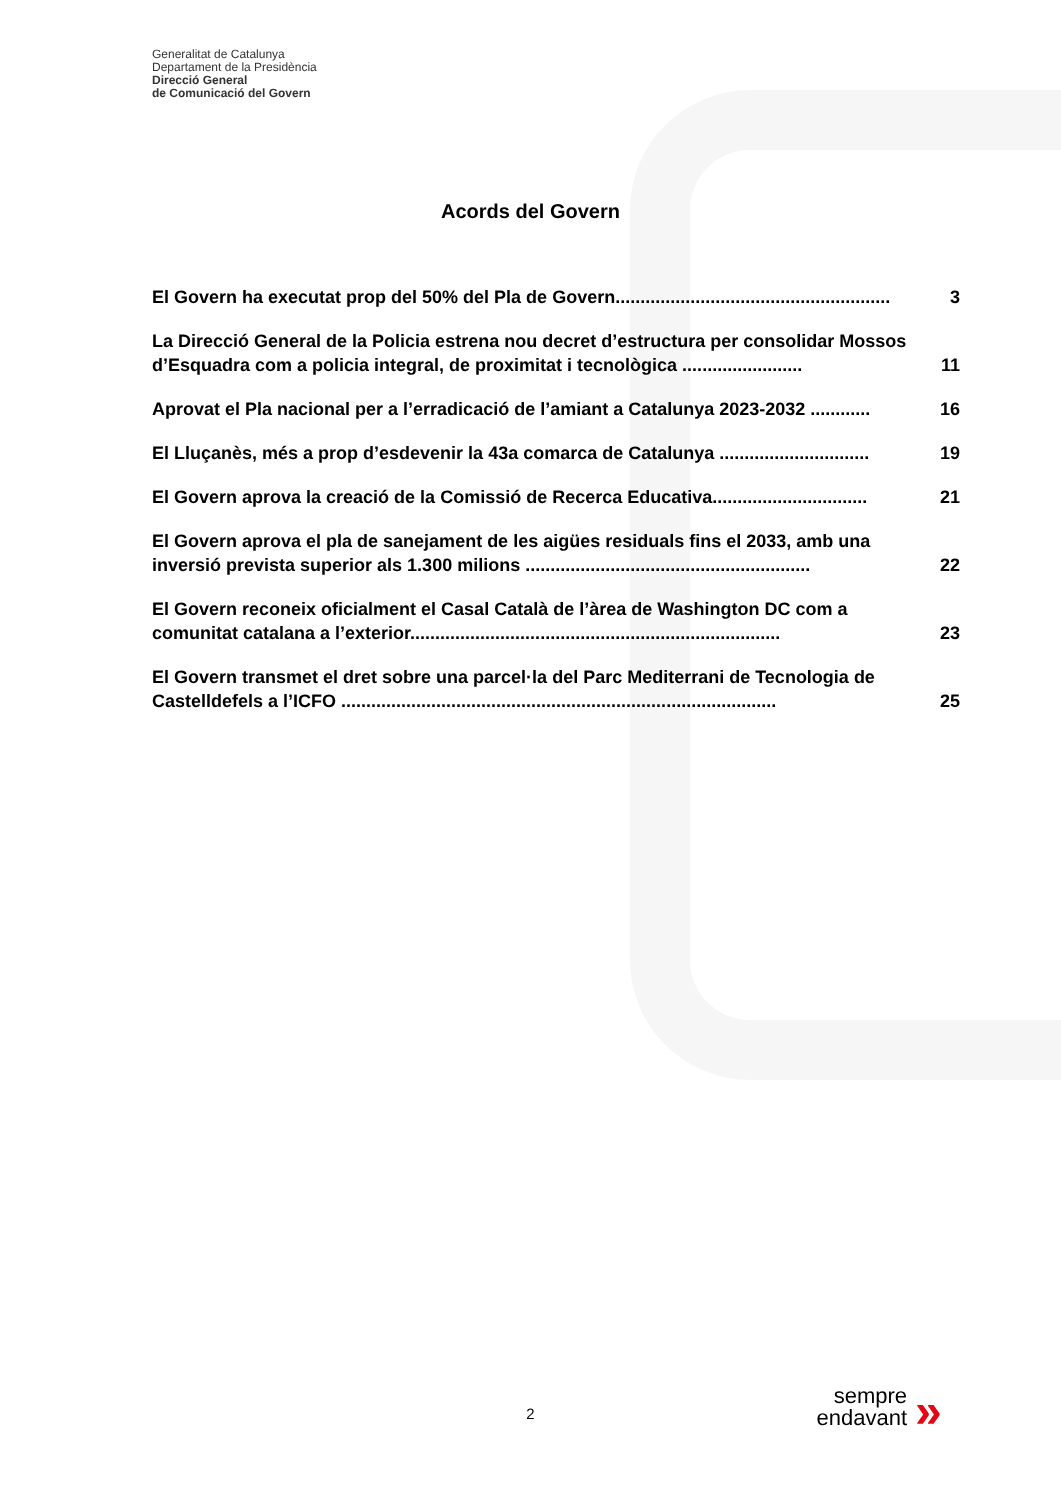Generalitat de Catalunya
Departament de la Presidència
Direcció General
de Comunicació del Govern
Acords del Govern
El Govern ha executat prop del 50% del Pla de Govern....................................................... 3
La Direcció General de la Policia estrena nou decret d’estructura per consolidar Mossos d’Esquadra com a policia integral, de proximitat i tecnològica ........................ 11
Aprovat el Pla nacional per a l’erradicació de l’amiant a Catalunya 2023-2032 ............ 16
El Lluçanès, més a prop d’esdevenir la 43a comarca de Catalunya .............................. 19
El Govern aprova la creació de la Comissió de Recerca Educativa............................... 21
El Govern aprova el pla de sanejament de les aigües residuals fins el 2033, amb una inversió prevista superior als 1.300 milions ......................................................... 22
El Govern reconeix oficialment el Casal Català de l’àrea de Washington DC com a comunitat catalana a l’exterior.......................................................................... 23
El Govern transmet el dret sobre una parcel·la del Parc Mediterrani de Tecnologia de Castelldefels a l’ICFO ....................................................................................... 25
2
sempre
endavant
»